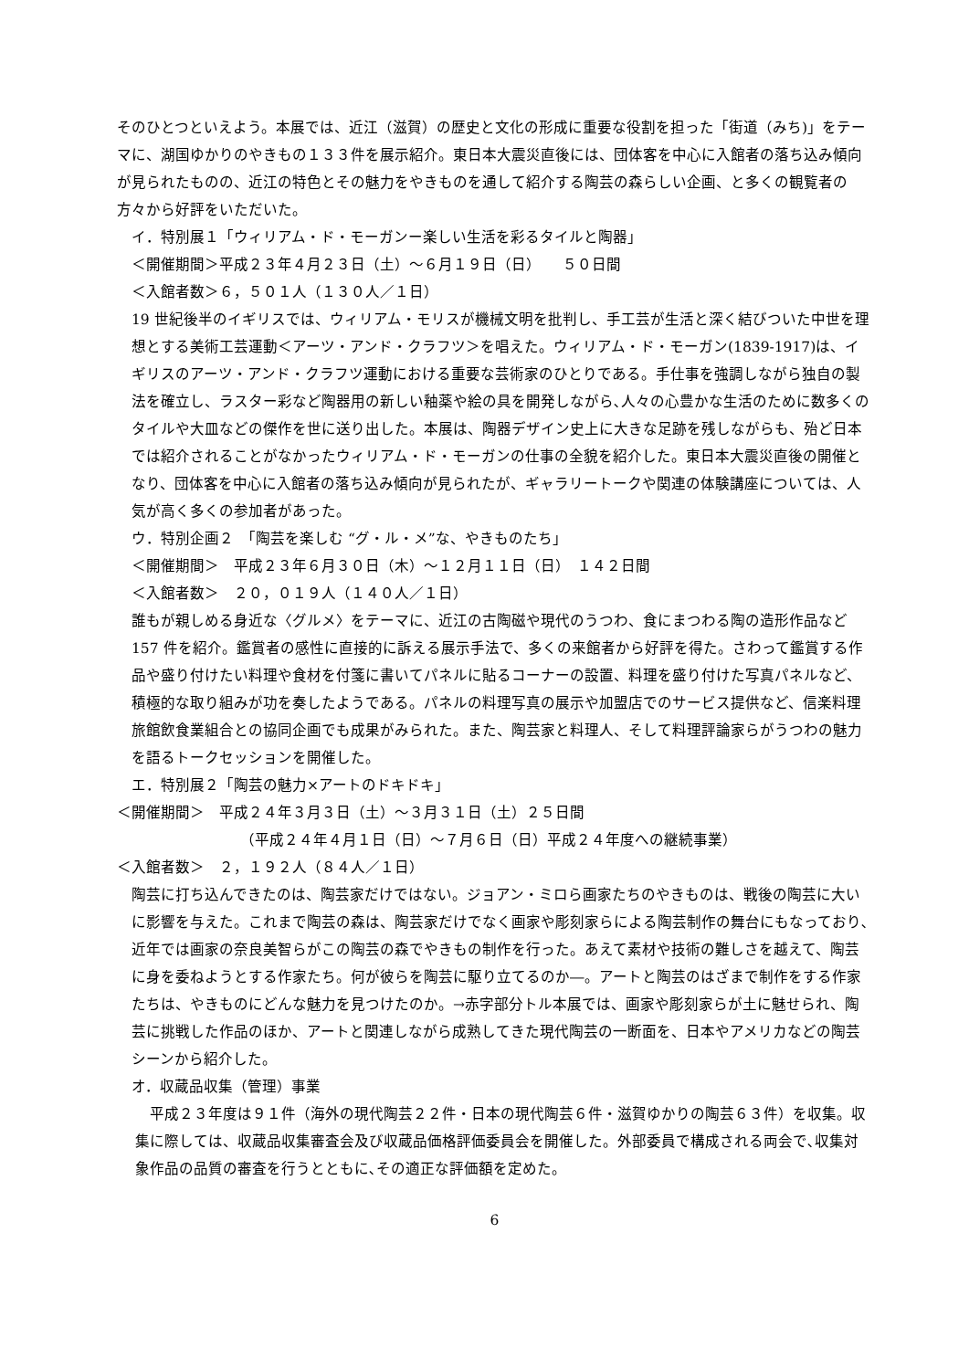そのひとつといえよう。本展では、近江（滋賀）の歴史と文化の形成に重要な役割を担った「街道（みち)」をテーマに、湖国ゆかりのやきもの１３３件を展示紹介。東日本大震災直後には、団体客を中心に入館者の落ち込み傾向が見られたものの、近江の特色とその魅力をやきものを通して紹介する陶芸の森らしい企画、と多くの観覧者の方々から好評をいただいた。
イ．特別展１「ウィリアム・ド・モーガンー楽しい生活を彩るタイルと陶器」
＜開催期間＞平成２３年４月２３日（土）～６月１９日（日）　　５０日間
＜入館者数＞６，５０１人（１３０人／１日）
19 世紀後半のイギリスでは、ウィリアム・モリスが機械文明を批判し、手工芸が生活と深く結びついた中世を理想とする美術工芸運動＜アーツ・アンド・クラフツ＞を唱えた。ウィリアム・ド・モーガン(1839-1917)は、イギリスのアーツ・アンド・クラフツ運動における重要な芸術家のひとりである。手仕事を強調しながら独自の製法を確立し、ラスター彩など陶器用の新しい釉薬や絵の具を開発しながら､人々の心豊かな生活のために数多くのタイルや大皿などの傑作を世に送り出した。本展は、陶器デザイン史上に大きな足跡を残しながらも、殆ど日本では紹介されることがなかったウィリアム・ド・モーガンの仕事の全貌を紹介した。東日本大震災直後の開催となり、団体客を中心に入館者の落ち込み傾向が見られたが、ギャラリートークや関連の体験講座については、人気が高く多くの参加者があった。
ウ．特別企画２　「陶芸を楽しむ “グ・ル・メ”な、やきものたち」
＜開催期間＞　平成２３年６月３０日（木）～１２月１１日（日）　１４２日間
＜入館者数＞　２０，０１９人（１４０人／１日）
誰もが親しめる身近な〈グルメ〉をテーマに、近江の古陶磁や現代のうつわ、食にまつわる陶の造形作品など 157 件を紹介。鑑賞者の感性に直接的に訴える展示手法で、多くの来館者から好評を得た。さわって鑑賞する作品や盛り付けたい料理や食材を付箋に書いてパネルに貼るコーナーの設置、料理を盛り付けた写真パネルなど、積極的な取り組みが功を奏したようである。パネルの料理写真の展示や加盟店でのサービス提供など、信楽料理旅館飲食業組合との協同企画でも成果がみられた。また、陶芸家と料理人、そして料理評論家らがうつわの魅力を語るトークセッションを開催した。
エ．特別展２「陶芸の魅力×アートのドキドキ」
＜開催期間＞　平成２４年３月３日（土）～３月３１日（土）２５日間
（平成２４年４月１日（日）～７月６日（日）平成２４年度への継続事業）
＜入館者数＞　２，１９２人（８４人／１日）
陶芸に打ち込んできたのは、陶芸家だけではない。ジョアン・ミロら画家たちのやきものは、戦後の陶芸に大いに影響を与えた。これまで陶芸の森は、陶芸家だけでなく画家や彫刻家らによる陶芸制作の舞台にもなっており､近年では画家の奈良美智らがこの陶芸の森でやきもの制作を行った。あえて素材や技術の難しさを越えて、陶芸に身を委ねようとする作家たち。何が彼らを陶芸に駆り立てるのか―。アートと陶芸のはざまで制作をする作家たちは、やきものにどんな魅力を見つけたのか。→赤字部分トル本展では、画家や彫刻家らが土に魅せられ、陶芸に挑戦した作品のほか、アートと関連しながら成熟してきた現代陶芸の一断面を、日本やアメリカなどの陶芸シーンから紹介した。
オ．収蔵品収集（管理）事業
平成２３年度は９１件（海外の現代陶芸２２件・日本の現代陶芸６件・滋賀ゆかりの陶芸６３件）を収集。収集に際しては、収蔵品収集審査会及び収蔵品価格評価委員会を開催した。外部委員で構成される両会で､収集対象作品の品質の審査を行うとともに､その適正な評価額を定めた。
6